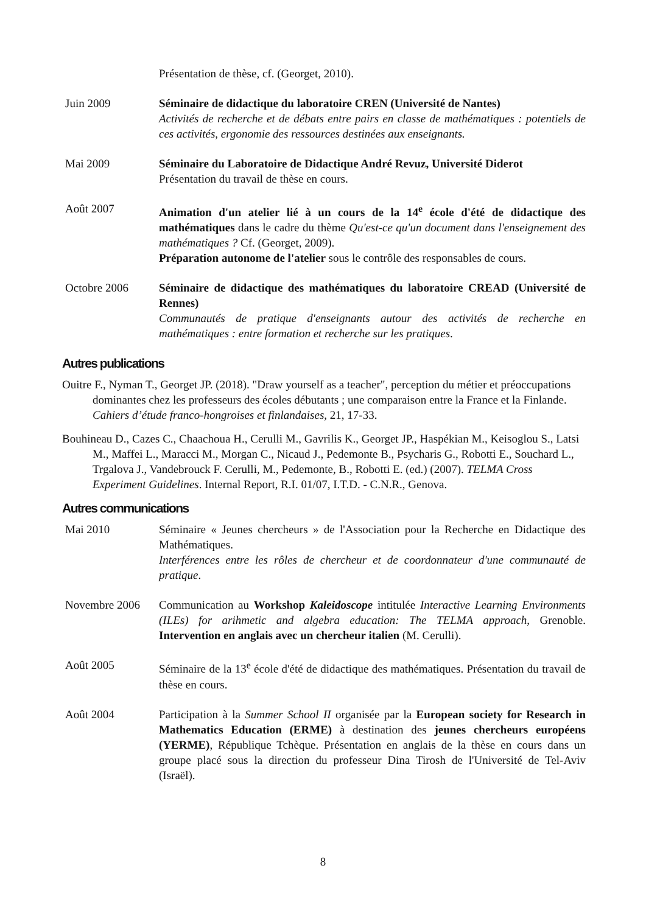Présentation de thèse, cf. (Georget, 2010).
Juin 2009 Séminaire de didactique du laboratoire CREN (Université de Nantes)
Activités de recherche et de débats entre pairs en classe de mathématiques : potentiels de ces activités, ergonomie des ressources destinées aux enseignants.
Mai 2009 Séminaire du Laboratoire de Didactique André Revuz, Université Diderot
Présentation du travail de thèse en cours.
Août 2007 Animation d'un atelier lié à un cours de la 14<sup>e</sup> école d'été de didactique des mathématiques dans le cadre du thème Qu'est-ce qu'un document dans l'enseignement des mathématiques ? Cf. (Georget, 2009).
Préparation autonome de l'atelier sous le contrôle des responsables de cours.
Octobre 2006 Séminaire de didactique des mathématiques du laboratoire CREAD (Université de Rennes)
Communautés de pratique d'enseignants autour des activités de recherche en mathématiques : entre formation et recherche sur les pratiques.
Autres publications
Ouitre F., Nyman T., Georget JP. (2018). "Draw yourself as a teacher", perception du métier et préoccupations dominantes chez les professeurs des écoles débutants ; une comparaison entre la France et la Finlande. Cahiers d’étude franco-hongroises et finlandaises, 21, 17-33.
Bouhineau D., Cazes C., Chaachoua H., Cerulli M., Gavrilis K., Georget JP., Haspékian M., Keisoglou S., Latsi M., Maffei L., Maracci M., Morgan C., Nicaud J., Pedemonte B., Psycharis G., Robotti E., Souchard L., Trgalova J., Vandebrouck F. Cerulli, M., Pedemonte, B., Robotti E. (ed.) (2007). TELMA Cross Experiment Guidelines. Internal Report, R.I. 01/07, I.T.D. - C.N.R., Genova.
Autres communications
Mai 2010 Séminaire « Jeunes chercheurs » de l'Association pour la Recherche en Didactique des Mathématiques.
Interférences entre les rôles de chercheur et de coordonnateur d'une communauté de pratique.
Novembre 2006 Communication au Workshop Kaleidoscope intitulée Interactive Learning Environments (ILEs) for arihmetic and algebra education: The TELMA approach, Grenoble. Intervention en anglais avec un chercheur italien (M. Cerulli).
Août 2005 Séminaire de la 13<sup>e</sup> école d'été de didactique des mathématiques. Présentation du travail de thèse en cours.
Août 2004 Participation à la Summer School II organisée par la European society for Research in Mathematics Education (ERME) à destination des jeunes chercheurs européens (YERME), République Tchèque. Présentation en anglais de la thèse en cours dans un groupe placé sous la direction du professeur Dina Tirosh de l'Université de Tel-Aviv (Israël).
8